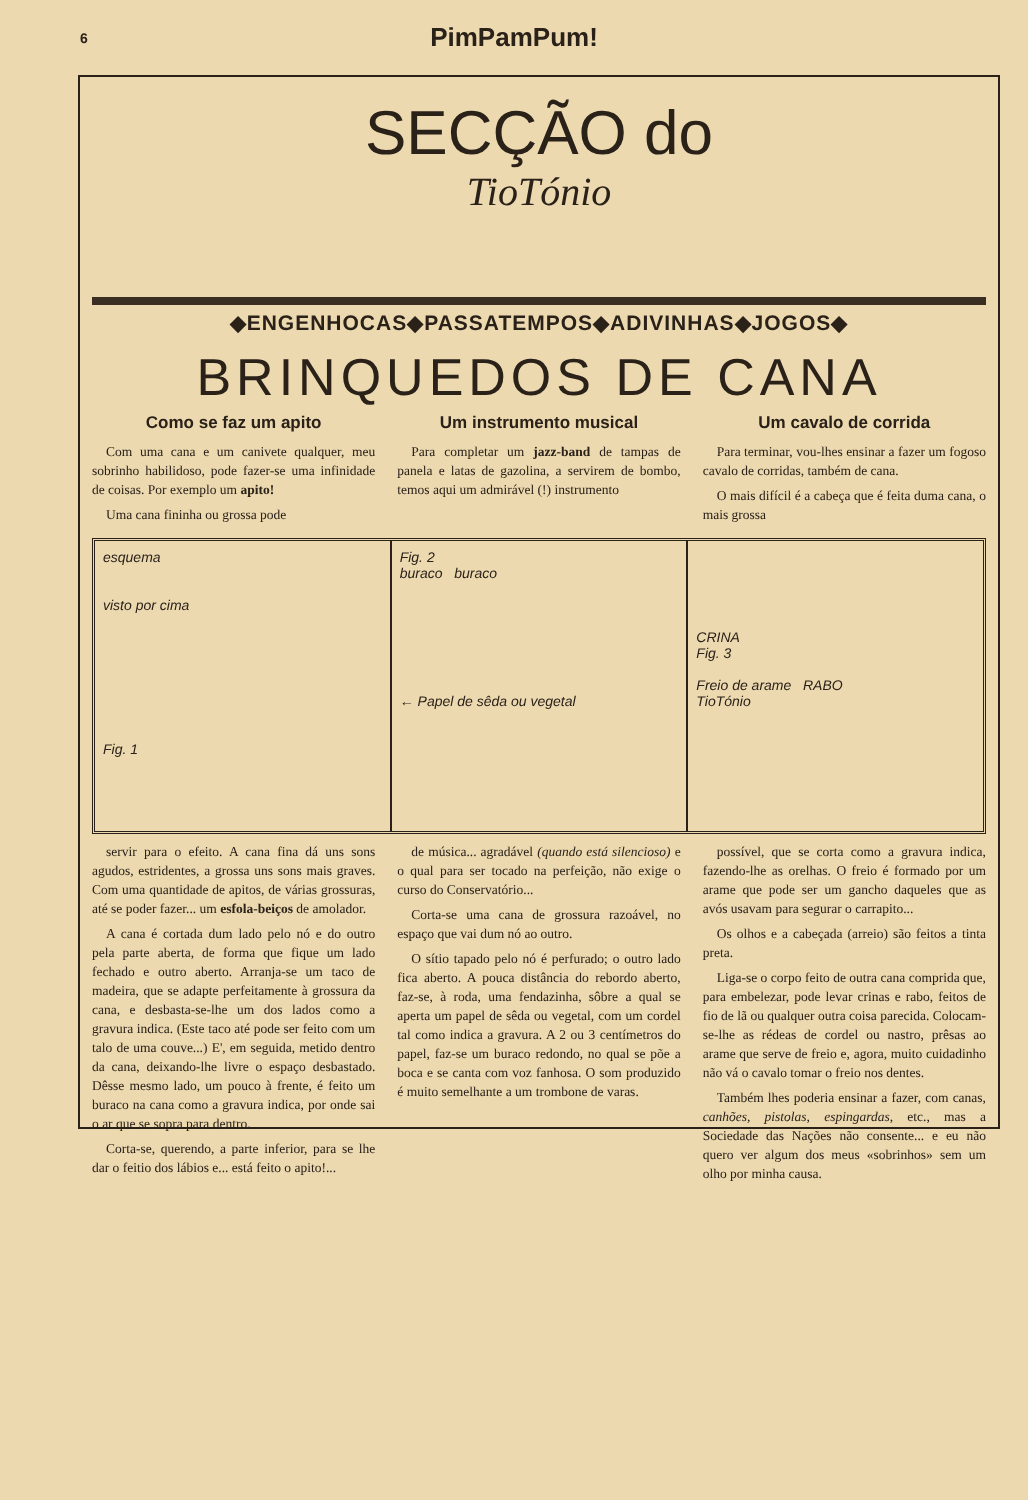6 PimPamPum!
SECÇÃO do
TioTónio
◆ENGENHOCAS◆PASSATEMPOS◆ADIVINHAS◆JOGOS◆
BRINQUEDOS DE CANA
Como se faz um apito
Com uma cana e um canivete qualquer, meu sobrinho habilidoso, pode fazer-se uma infinidade de coisas. Por exemplo um apito!
Uma cana fininha ou grossa pode
Um instrumento musical
Para completar um jazz-band de tampas de panela e latas de gazolina, a servirem de bombo, temos aqui um admirável (!) instrumento
Um cavalo de corrida
Para terminar, vou-lhes ensinar a fazer um fogoso cavalo de corridas, também de cana.
O mais difícil é a cabeça que é feita duma cana, o mais grossa
esquema
visto por cima
Fig. 1
Fig. 2
buraco buraco
← Papel de sêda ou vegetal
CRINA
Fig. 3
Freio de arame RABO
TioTónio
servir para o efeito. A cana fina dá uns sons agudos, estridentes, a grossa uns sons mais graves. Com uma quantidade de apitos, de várias grossuras, até se poder fazer... um esfola-beiços de amolador.
A cana é cortada dum lado pelo nó e do outro pela parte aberta, de forma que fique um lado fechado e outro aberto. Arranja-se um taco de madeira, que se adapte perfeitamente à grossura da cana, e desbasta-se-lhe um dos lados como a gravura indica. (Este taco até pode ser feito com um talo de uma couve...) E', em seguida, metido dentro da cana, deixando-lhe livre o espaço desbastado. Dêsse mesmo lado, um pouco à frente, é feito um buraco na cana como a gravura indica, por onde sai o ar que se sopra para dentro.
Corta-se, querendo, a parte inferior, para se lhe dar o feitio dos lábios e... está feito o apito!...
de música... agradável (quando está silencioso) e o qual para ser tocado na perfeição, não exige o curso do Conservatório...
Corta-se uma cana de grossura razoável, no espaço que vai dum nó ao outro.
O sítio tapado pelo nó é perfurado; o outro lado fica aberto. A pouca distância do rebordo aberto, faz-se, à roda, uma fendazinha, sôbre a qual se aperta um papel de sêda ou vegetal, com um cordel tal como indica a gravura. A 2 ou 3 centímetros do papel, faz-se um buraco redondo, no qual se põe a boca e se canta com voz fanhosa. O som produzido é muito semelhante a um trombone de varas.
possível, que se corta como a gravura indica, fazendo-lhe as orelhas. O freio é formado por um arame que pode ser um gancho daqueles que as avós usavam para segurar o carrapito...
Os olhos e a cabeçada (arreio) são feitos a tinta preta.
Liga-se o corpo feito de outra cana comprida que, para embelezar, pode levar crinas e rabo, feitos de fio de lã ou qualquer outra coisa parecida. Colocam-se-lhe as rédeas de cordel ou nastro, prêsas ao arame que serve de freio e, agora, muito cuidadinho não vá o cavalo tomar o freio nos dentes.
Também lhes poderia ensinar a fazer, com canas, canhões, pistolas, espingardas, etc., mas a Sociedade das Nações não consente... e eu não quero ver algum dos meus «sobrinhos» sem um olho por minha causa.